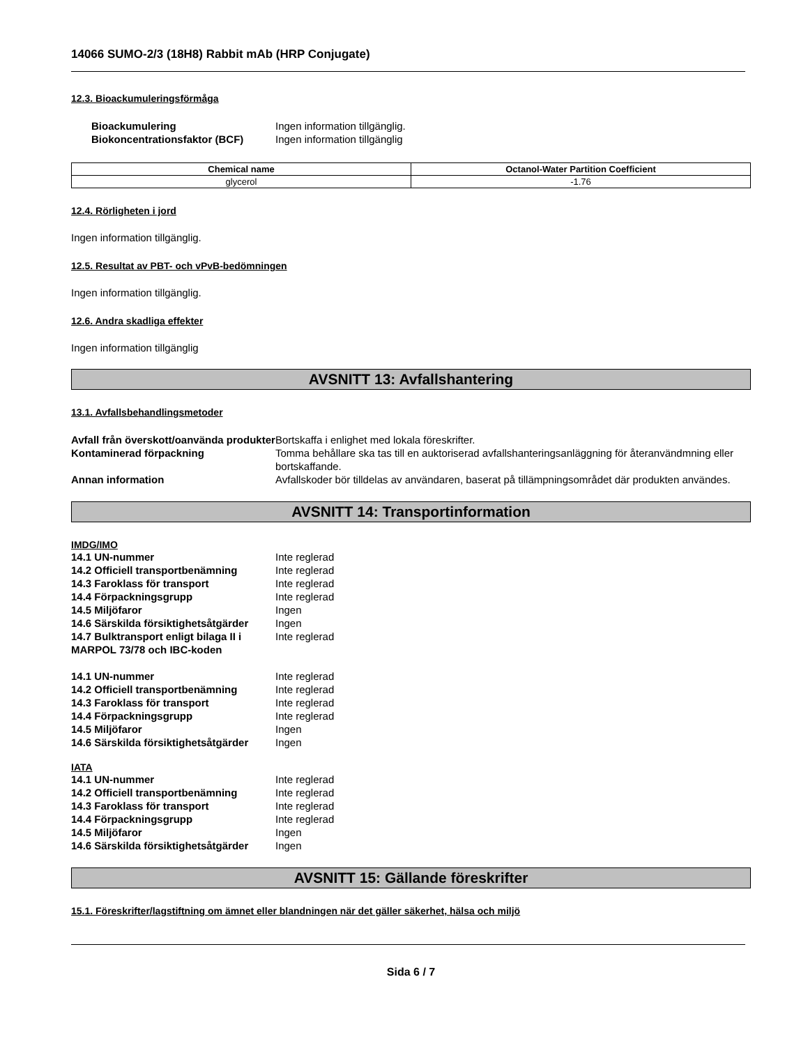14066 SUMO-2/3 (18H8) Rabbit mAb (HRP Conjugate)
12.3. Bioackumuleringsförmåga
| Bioackumulering | Ingen information tillgänglig. |
| Biokoncentrationsfaktor (BCF) | Ingen information tillgänglig |
| Chemical name | Octanol-Water Partition Coefficient |
| --- | --- |
| glycerol | -1.76 |
12.4. Rörligheten i jord
Ingen information tillgänglig.
12.5. Resultat av PBT- och vPvB-bedömningen
Ingen information tillgänglig.
12.6. Andra skadliga effekter
Ingen information tillgänglig
AVSNITT 13: Avfallshantering
13.1. Avfallsbehandlingsmetoder
| Avfall från överskott/oanvända produkter | Bortskaffa i enlighet med lokala föreskrifter. |
| Kontaminerad förpackning | Tomma behållare ska tas till en auktoriserad avfallshanteringsanläggning för återanvändmning eller bortskaffande. |
| Annan information | Avfallskoder bör tilldelas av användaren, baserat på tillämpningsområdet där produkten användes. |
AVSNITT 14: Transportinformation
IMDG/IMO
| 14.1 UN-nummer | Inte reglerad |
| 14.2 Officiell transportbenämning | Inte reglerad |
| 14.3 Faroklass för transport | Inte reglerad |
| 14.4 Förpackningsgrupp | Inte reglerad |
| 14.5 Miljöfaror | Ingen |
| 14.6 Särskilda försiktighetsåtgärder | Ingen |
| 14.7 Bulktransport enligt bilaga II i MARPOL 73/78 och IBC-koden | Inte reglerad |
| 14.1 UN-nummer | Inte reglerad |
| 14.2 Officiell transportbenämning | Inte reglerad |
| 14.3 Faroklass för transport | Inte reglerad |
| 14.4 Förpackningsgrupp | Inte reglerad |
| 14.5 Miljöfaror | Ingen |
| 14.6 Särskilda försiktighetsåtgärder | Ingen |
IATA
| 14.1 UN-nummer | Inte reglerad |
| 14.2 Officiell transportbenämning | Inte reglerad |
| 14.3 Faroklass för transport | Inte reglerad |
| 14.4 Förpackningsgrupp | Inte reglerad |
| 14.5 Miljöfaror | Ingen |
| 14.6 Särskilda försiktighetsåtgärder | Ingen |
AVSNITT 15: Gällande föreskrifter
15.1. Föreskrifter/lagstiftning om ämnet eller blandningen när det gäller säkerhet, hälsa och miljö
Sida 6 / 7